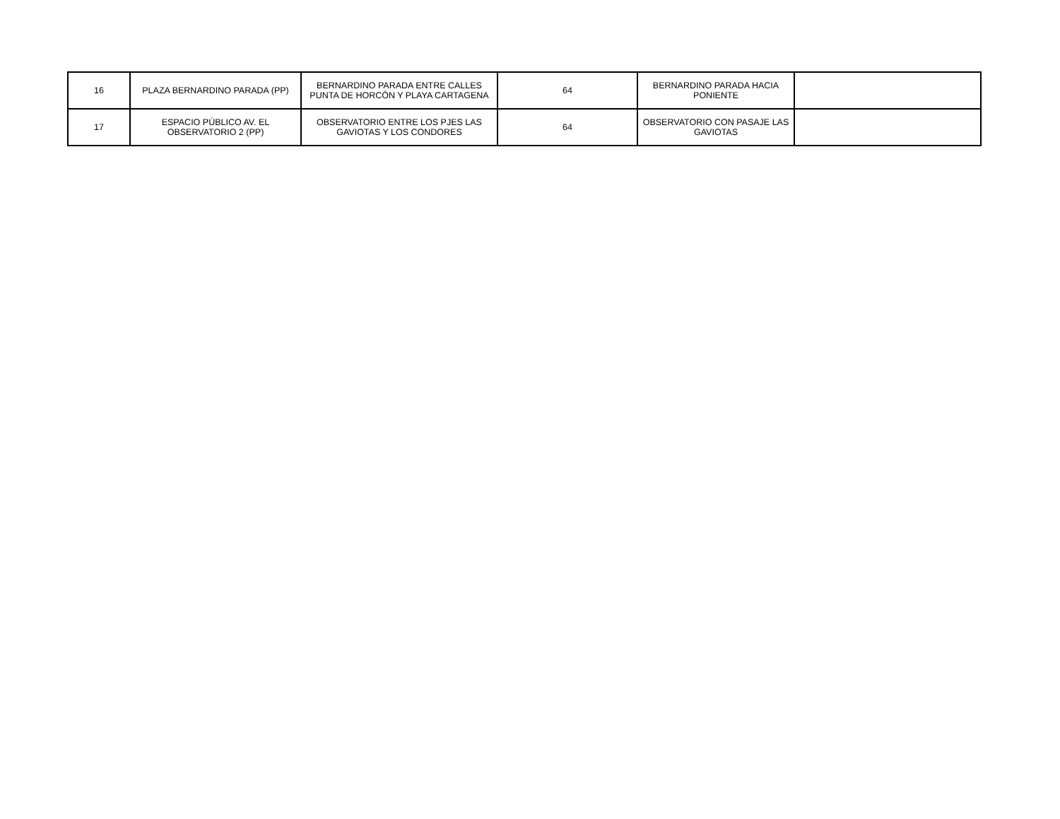| 16 | PLAZA BERNARDINO PARADA (PP) | BERNARDINO PARADA ENTRE CALLES PUNTA DE HORCÓN Y PLAYA CARTAGENA | 64 | BERNARDINO PARADA HACIA PONIENTE | |
| 17 | ESPACIO PÚBLICO AV. EL OBSERVATORIO 2 (PP) | OBSERVATORIO ENTRE LOS PJES LAS GAVIOTAS Y LOS CONDORES | 64 | OBSERVATORIO CON PASAJE LAS GAVIOTAS | |